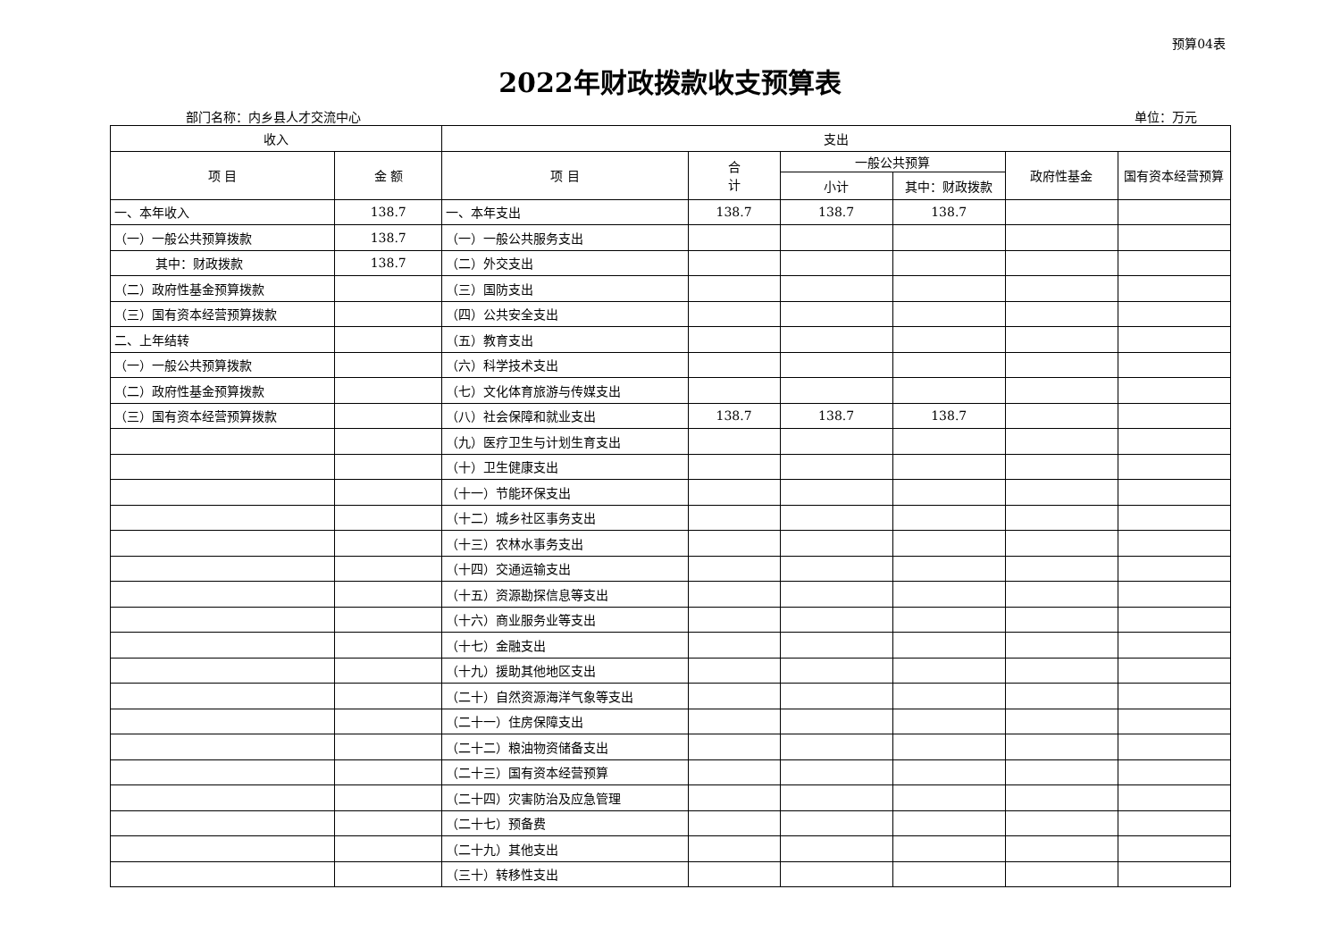预算04表
2022年财政拨款收支预算表
部门名称：内乡县人才交流中心 单位：万元
| 收入 | | 支出 | | | | | |
| --- | --- | --- | --- | --- | --- | --- | --- |
| 项 目 | 金 额 | 项 目 | 合 计 | 一般公共预算 | | 政府性基金 | 国有资本经营预算 |
| | | | | 小计 | 其中：财政拨款 | | |
| 一、本年收入 | 138.7 | 一、本年支出 | 138.7 | 138.7 | 138.7 | | |
| （一）一般公共预算拨款 | 138.7 | （一）一般公共服务支出 | | | | | |
| 其中：财政拨款 | 138.7 | （二）外交支出 | | | | | |
| （二）政府性基金预算拨款 | | （三）国防支出 | | | | | |
| （三）国有资本经营预算拨款 | | （四）公共安全支出 | | | | | |
| 二、上年结转 | | （五）教育支出 | | | | | |
| （一）一般公共预算拨款 | | （六）科学技术支出 | | | | | |
| （二）政府性基金预算拨款 | | （七）文化体育旅游与传媒支出 | | | | | |
| （三）国有资本经营预算拨款 | | （八）社会保障和就业支出 | 138.7 | 138.7 | 138.7 | | |
| | | （九）医疗卫生与计划生育支出 | | | | | |
| | | （十）卫生健康支出 | | | | | |
| | | （十一）节能环保支出 | | | | | |
| | | （十二）城乡社区事务支出 | | | | | |
| | | （十三）农林水事务支出 | | | | | |
| | | （十四）交通运输支出 | | | | | |
| | | （十五）资源勘探信息等支出 | | | | | |
| | | （十六）商业服务业等支出 | | | | | |
| | | （十七）金融支出 | | | | | |
| | | （十九）援助其他地区支出 | | | | | |
| | | （二十）自然资源海洋气象等支出 | | | | | |
| | | （二十一）住房保障支出 | | | | | |
| | | （二十二）粮油物资储备支出 | | | | | |
| | | （二十三）国有资本经营预算 | | | | | |
| | | （二十四）灾害防治及应急管理 | | | | | |
| | | （二十七）预备费 | | | | | |
| | | （二十九）其他支出 | | | | | |
| | | （三十）转移性支出 | | | | | |